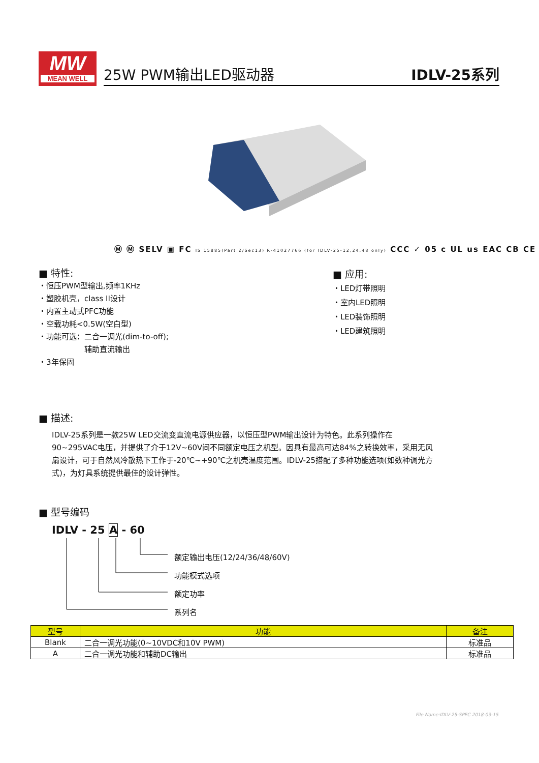MW
MEAN WELL
25W PWM输出LED驱动器 IDLV-25系列
Ⓜ Ⓜ SELV ▣ FC IS 15885(Part 2/Sec13) R-41027766 (for IDLV-25-12,24,48 only) CCC ✓ 05 c UL us EAC CB CE
■ 特性:
・恒压PWM型输出,频率1KHz
・塑胶机壳，class II设计
・内置主动式PFC功能
・空载功耗<0.5W(空白型)
・功能可选：二合一调光(dim-to-off);
　　　　　　辅助直流输出
・3年保固
■ 应用:
・LED灯带照明
・室内LED照明
・LED装饰照明
・LED建筑照明
■ 描述:
IDLV-25系列是一款25W LED交流变直流电源供应器，以恒压型PWM输出设计为特色。此系列操作在90~295VAC电压，并提供了介于12V~60V间不同额定电压之机型。因具有最高可达84%之转换效率，采用无风扇设计，可于自然风冷散热下工作于-20℃~+90℃之机壳温度范围。IDLV-25搭配了多种功能选项(如数种调光方式)，为灯具系统提供最佳的设计弹性。
■ 型号编码
IDLV - 25 A - 60
额定输出电压(12/24/36/48/60V)
功能模式选项
额定功率
系列名
| 型号 | 功能 | 备注 |
| --- | --- | --- |
| Blank | 二合一调光功能(0~10VDC和10V PWM) | 标准品 |
| A | 二合一调光功能和辅助DC输出 | 标准品 |
File Name:IDLV-25-SPEC 2018-03-15